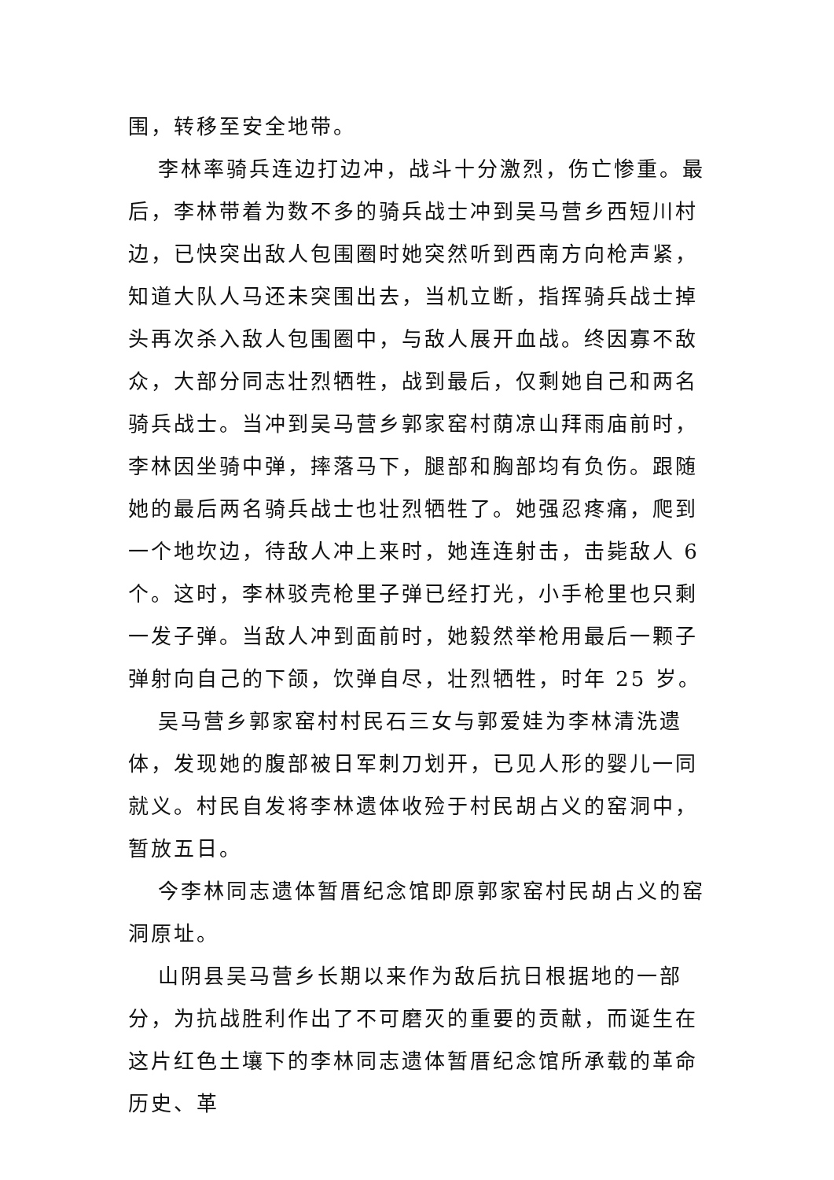围，转移至安全地带。
李林率骑兵连边打边冲，战斗十分激烈，伤亡惨重。最后，李林带着为数不多的骑兵战士冲到吴马营乡西短川村边，已快突出敌人包围圈时她突然听到西南方向枪声紧，知道大队人马还未突围出去，当机立断，指挥骑兵战士掉头再次杀入敌人包围圈中，与敌人展开血战。终因寡不敌众，大部分同志壮烈牺牲，战到最后，仅剩她自己和两名骑兵战士。当冲到吴马营乡郭家窑村荫凉山拜雨庙前时，李林因坐骑中弹，摔落马下，腿部和胸部均有负伤。跟随她的最后两名骑兵战士也壮烈牺牲了。她强忍疼痛，爬到一个地坎边，待敌人冲上来时，她连连射击，击毙敌人 6 个。这时，李林驳壳枪里子弹已经打光，小手枪里也只剩一发子弹。当敌人冲到面前时，她毅然举枪用最后一颗子弹射向自己的下颌，饮弹自尽，壮烈牺牲，时年 25 岁。
吴马营乡郭家窑村村民石三女与郭爱娃为李林清洗遗体，发现她的腹部被日军刺刀划开，已见人形的婴儿一同就义。村民自发将李林遗体收殓于村民胡占义的窑洞中，暂放五日。
今李林同志遗体暂厝纪念馆即原郭家窑村民胡占义的窑洞原址。
山阴县吴马营乡长期以来作为敌后抗日根据地的一部分，为抗战胜利作出了不可磨灭的重要的贡献，而诞生在这片红色土壤下的李林同志遗体暂厝纪念馆所承载的革命历史、革